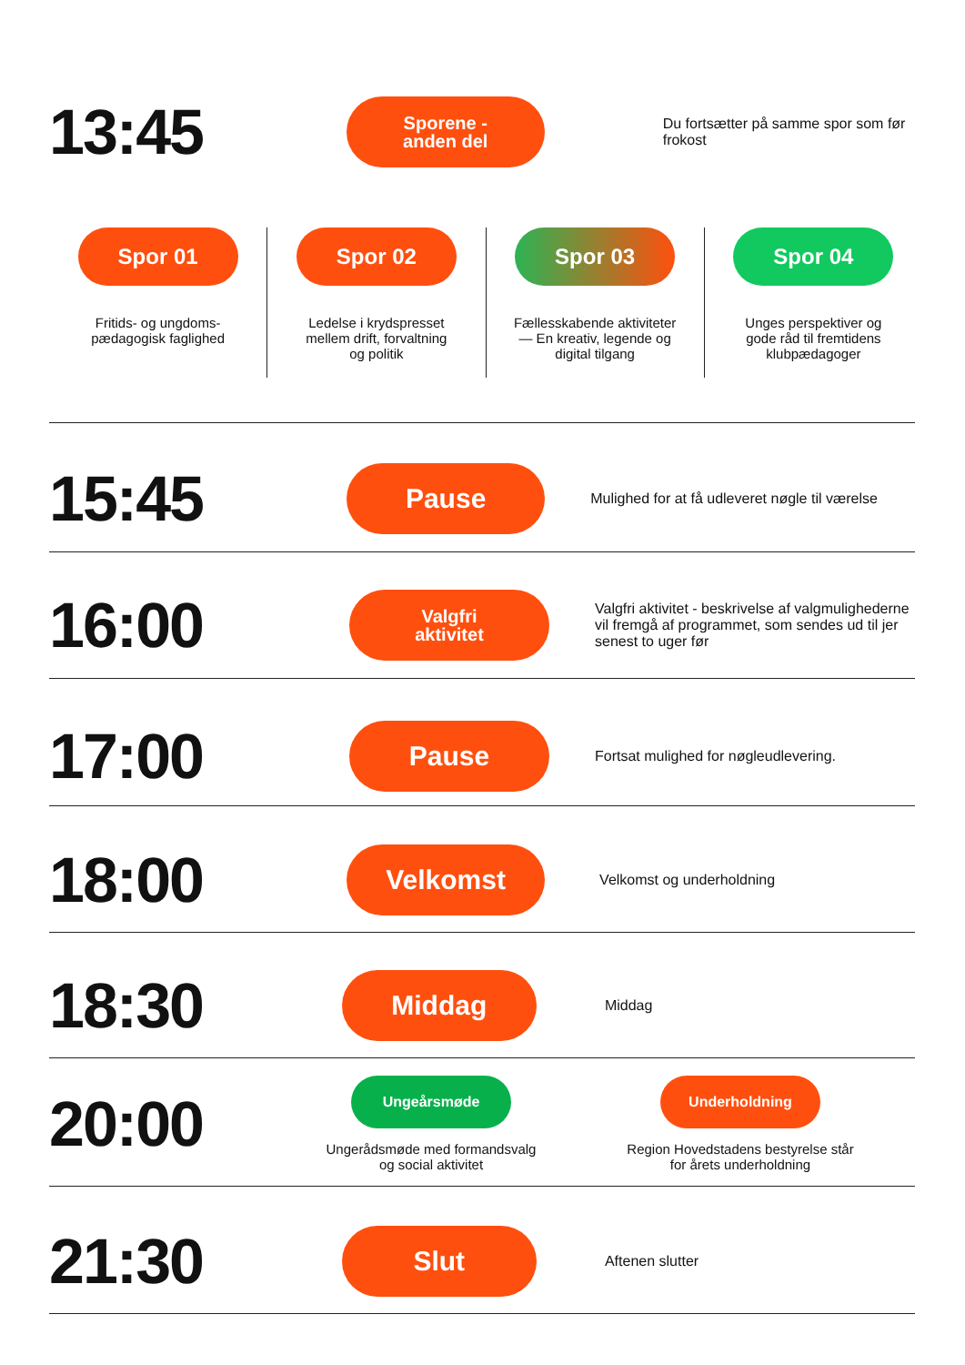13:45
Sporene -
anden del
Du fortsætter på samme spor som før frokost
Spor 01
Fritids- og ungdoms-
pædagogisk faglighed
Spor 02
Ledelse i krydspresset
mellem drift, forvaltning
og politik
Spor 03
Fællesskabende aktiviteter
— En kreativ, legende og
digital tilgang
Spor 04
Unges perspektiver og
gode råd til fremtidens
klubpædagoger
15:45
Pause
Mulighed for at få udleveret nøgle til værelse
16:00
Valgfri
aktivitet
Valgfri aktivitet - beskrivelse af valgmulighederne vil fremgå af programmet, som sendes ud til jer senest to uger før
17:00
Pause
Fortsat mulighed for nøgleudlevering.
18:00
Velkomst
Velkomst og underholdning
18:30
Middag
Middag
20:00
Ungeårsmøde
Ungerådsmøde med formandsvalg og social aktivitet
Underholdning
Region Hovedstadens bestyrelse står for årets underholdning
21:30
Slut
Aftenen slutter